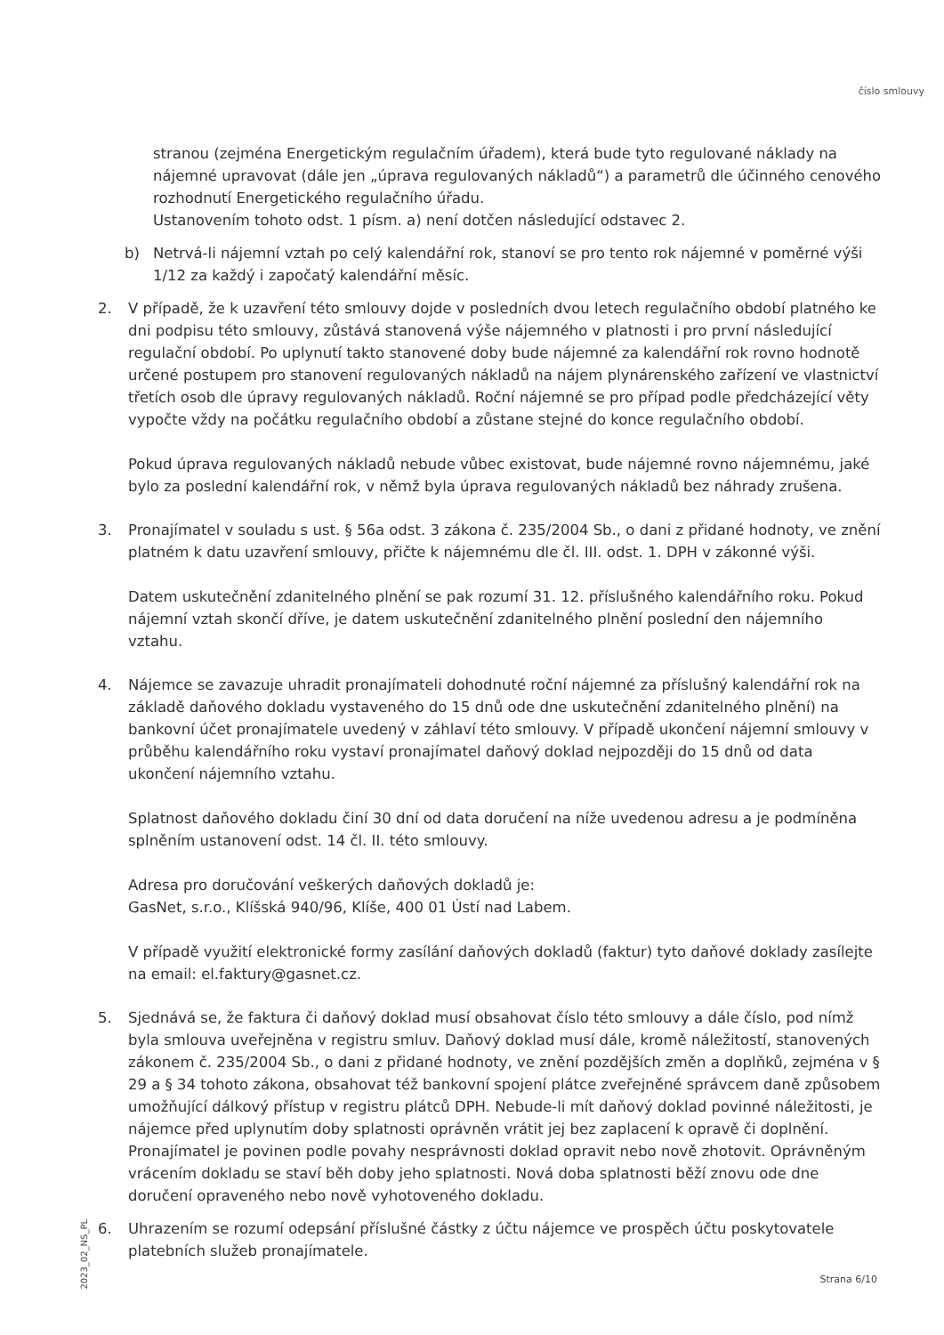číslo smlouvy
stranou (zejména Energetickým regulačním úřadem), která bude tyto regulované náklady na nájemné upravovat (dále jen „úprava regulovaných nákladů“) a parametrů dle účinného cenového rozhodnutí Energetického regulačního úřadu.
Ustanovením tohoto odst. 1 písm. a) není dotčen následující odstavec 2.
b) Netrvá-li nájemní vztah po celý kalendářní rok, stanoví se pro tento rok nájemné v poměrné výši 1/12 za každý i započatý kalendářní měsíc.
2. V případě, že k uzavření této smlouvy dojde v posledních dvou letech regulačního období platného ke dni podpisu této smlouvy, zůstává stanovená výše nájemného v platnosti i pro první následující regulační období. Po uplynutí takto stanovené doby bude nájemné za kalendářní rok rovno hodnotě určené postupem pro stanovení regulovaných nákladů na nájem plynárenského zařízení ve vlastnictví třetích osob dle úpravy regulovaných nákladů. Roční nájemné se pro případ podle předcházející věty vypočte vždy na počátku regulačního období a zůstane stejné do konce regulačního období.
Pokud úprava regulovaných nákladů nebude vůbec existovat, bude nájemné rovno nájemnému, jaké bylo za poslední kalendářní rok, v němž byla úprava regulovaných nákladů bez náhrady zrušena.
3. Pronajímatel v souladu s ust. § 56a odst. 3 zákona č. 235/2004 Sb., o dani z přidané hodnoty, ve znění platném k datu uzavření smlouvy, přičte k nájemnému dle čl. III. odst. 1. DPH v zákonné výši.
Datem uskutečnění zdanitelného plnění se pak rozumí 31. 12. příslušného kalendářního roku. Pokud nájemní vztah skončí dříve, je datem uskutečnění zdanitelného plnění poslední den nájemního vztahu.
4. Nájemce se zavazuje uhradit pronajímateli dohodnuté roční nájemné za příslušný kalendářní rok na základě daňového dokladu vystaveného do 15 dnů ode dne uskutečnění zdanitelného plnění) na bankovní účet pronajímatele uvedený v záhlaví této smlouvy. V případě ukončení nájemní smlouvy v průběhu kalendářního roku vystaví pronajímatel daňový doklad nejpozději do 15 dnů od data ukončení nájemního vztahu.
Splatnost daňového dokladu činí 30 dní od data doručení na níže uvedenou adresu a je podmíněna splněním ustanovení odst. 14 čl. II. této smlouvy.
Adresa pro doručování veškerých daňových dokladů je:
GasNet, s.r.o., Klíšská 940/96, Klíše, 400 01 Ústí nad Labem.
V případě využití elektronické formy zasílání daňových dokladů (faktur) tyto daňové doklady zasílejte na email: el.faktury@gasnet.cz.
5. Sjednává se, že faktura či daňový doklad musí obsahovat číslo této smlouvy a dále číslo, pod nímž byla smlouva uveřejněna v registru smluv. Daňový doklad musí dále, kromě náležitostí, stanovených zákonem č. 235/2004 Sb., o dani z přidané hodnoty, ve znění pozdějších změn a doplňků, zejména v § 29 a § 34 tohoto zákona, obsahovat též bankovní spojení plátce zveřejněné správcem daně způsobem umožňující dálkový přístup v registru plátců DPH. Nebude-li mít daňový doklad povinné náležitosti, je nájemce před uplynutím doby splatnosti oprávněn vrátit jej bez zaplacení k opravě či doplnění. Pronajímatel je povinen podle povahy nesprávnosti doklad opravit nebo nově zhotovit. Oprávněným vrácením dokladu se staví běh doby jeho splatnosti. Nová doba splatnosti běží znovu ode dne doručení opraveného nebo nově vyhotoveného dokladu.
6. Uhrazením se rozumí odepsání příslušné částky z účtu nájemce ve prospěch účtu poskytovatele platebních služeb pronajímatele.
2023_02_NS_PL
Strana 6/10